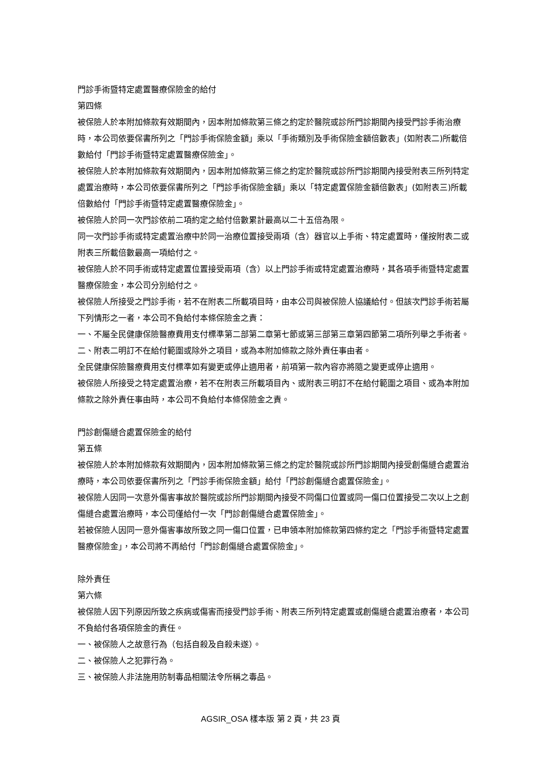門診手術暨特定處置醫療保險金的給付
第四條
被保險人於本附加條款有效期間內，因本附加條款第三條之約定於醫院或診所門診期間內接受門診手術治療時，本公司依要保書所列之「門診手術保險金額」乘以「手術類別及手術保險金額倍數表」(如附表二)所載倍數給付「門診手術暨特定處置醫療保險金」。
被保險人於本附加條款有效期間內，因本附加條款第三條之約定於醫院或診所門診期間內接受附表三所列特定處置治療時，本公司依要保書所列之「門診手術保險金額」乘以「特定處置保險金額倍數表」(如附表三)所載倍數給付「門診手術暨特定處置醫療保險金」。
被保險人於同一次門診依前二項約定之給付倍數累計最高以二十五倍為限。
同一次門診手術或特定處置治療中於同一治療位置接受兩項（含）器官以上手術、特定處置時，僅按附表二或附表三所載倍數最高一項給付之。
被保險人於不同手術或特定處置位置接受兩項（含）以上門診手術或特定處置治療時，其各項手術暨特定處置醫療保險金，本公司分別給付之。
被保險人所接受之門診手術，若不在附表二所載項目時，由本公司與被保險人協議給付。但該次門診手術若屬下列情形之一者，本公司不負給付本條保險金之責：
一、不屬全民健康保險醫療費用支付標準第二部第二章第七節或第三部第三章第四節第二項所列舉之手術者。
二、附表二明訂不在給付範圍或除外之項目，或為本附加條款之除外責任事由者。
全民健康保險醫療費用支付標準如有變更或停止適用者，前項第一款內容亦將隨之變更或停止適用。
被保險人所接受之特定處置治療，若不在附表三所載項目內、或附表三明訂不在給付範圍之項目、或為本附加條款之除外責任事由時，本公司不負給付本條保險金之責。
門診創傷縫合處置保險金的給付
第五條
被保險人於本附加條款有效期間內，因本附加條款第三條之約定於醫院或診所門診期間內接受創傷縫合處置治療時，本公司依要保書所列之「門診手術保險金額」給付「門診創傷縫合處置保險金」。
被保險人因同一次意外傷害事故於醫院或診所門診期間內接受不同傷口位置或同一傷口位置接受二次以上之創傷縫合處置治療時，本公司僅給付一次「門診創傷縫合處置保險金」。
若被保險人因同一意外傷害事故所致之同一傷口位置，已申領本附加條款第四條約定之「門診手術暨特定處置醫療保險金」，本公司將不再給付「門診創傷縫合處置保險金」。
除外責任
第六條
被保險人因下列原因所致之疾病或傷害而接受門診手術、附表三所列特定處置或創傷縫合處置治療者，本公司不負給付各項保險金的責任。
一、被保險人之故意行為（包括自殺及自殺未遂）。
二、被保險人之犯罪行為。
三、被保險人非法施用防制毒品相關法令所稱之毒品。
AGSIR_OSA 樣本版 第 2 頁，共 23 頁